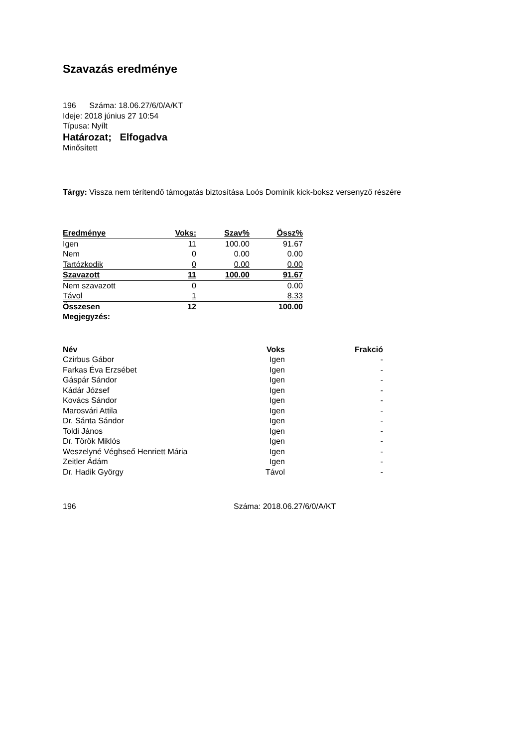Szavazás eredménye
196 Száma: 18.06.27/6/0/A/KT
Ideje: 2018 június 27 10:54
Típusa: Nyílt
Határozat; Elfogadva
Minősített
Tárgy: Vissza nem térítendő támogatás biztosítása Loós Dominik kick-boksz versenyző részére
| Eredménye | Voks: | Szav% | Össz% |
| --- | --- | --- | --- |
| Igen | 11 | 100.00 | 91.67 |
| Nem | 0 | 0.00 | 0.00 |
| Tartózkodik | 0 | 0.00 | 0.00 |
| Szavazott | 11 | 100.00 | 91.67 |
| Nem szavazott | 0 | | 0.00 |
| Távol | 1 | | 8.33 |
| Összesen | 12 | | 100.00 |
| Megjegyzés: | | | |
| Név | Voks | Frakció |
| --- | --- | --- |
| Czirbus Gábor | Igen | - |
| Farkas Éva Erzsébet | Igen | - |
| Gáspár Sándor | Igen | - |
| Kádár József | Igen | - |
| Kovács Sándor | Igen | - |
| Marosvári Attila | Igen | - |
| Dr. Sánta Sándor | Igen | - |
| Toldi János | Igen | - |
| Dr. Török Miklós | Igen | - |
| Weszelyné Véghseő Henriett Mária | Igen | - |
| Zeitler Ádám | Igen | - |
| Dr. Hadik György | Távol | - |
196 Száma: 2018.06.27/6/0/A/KT